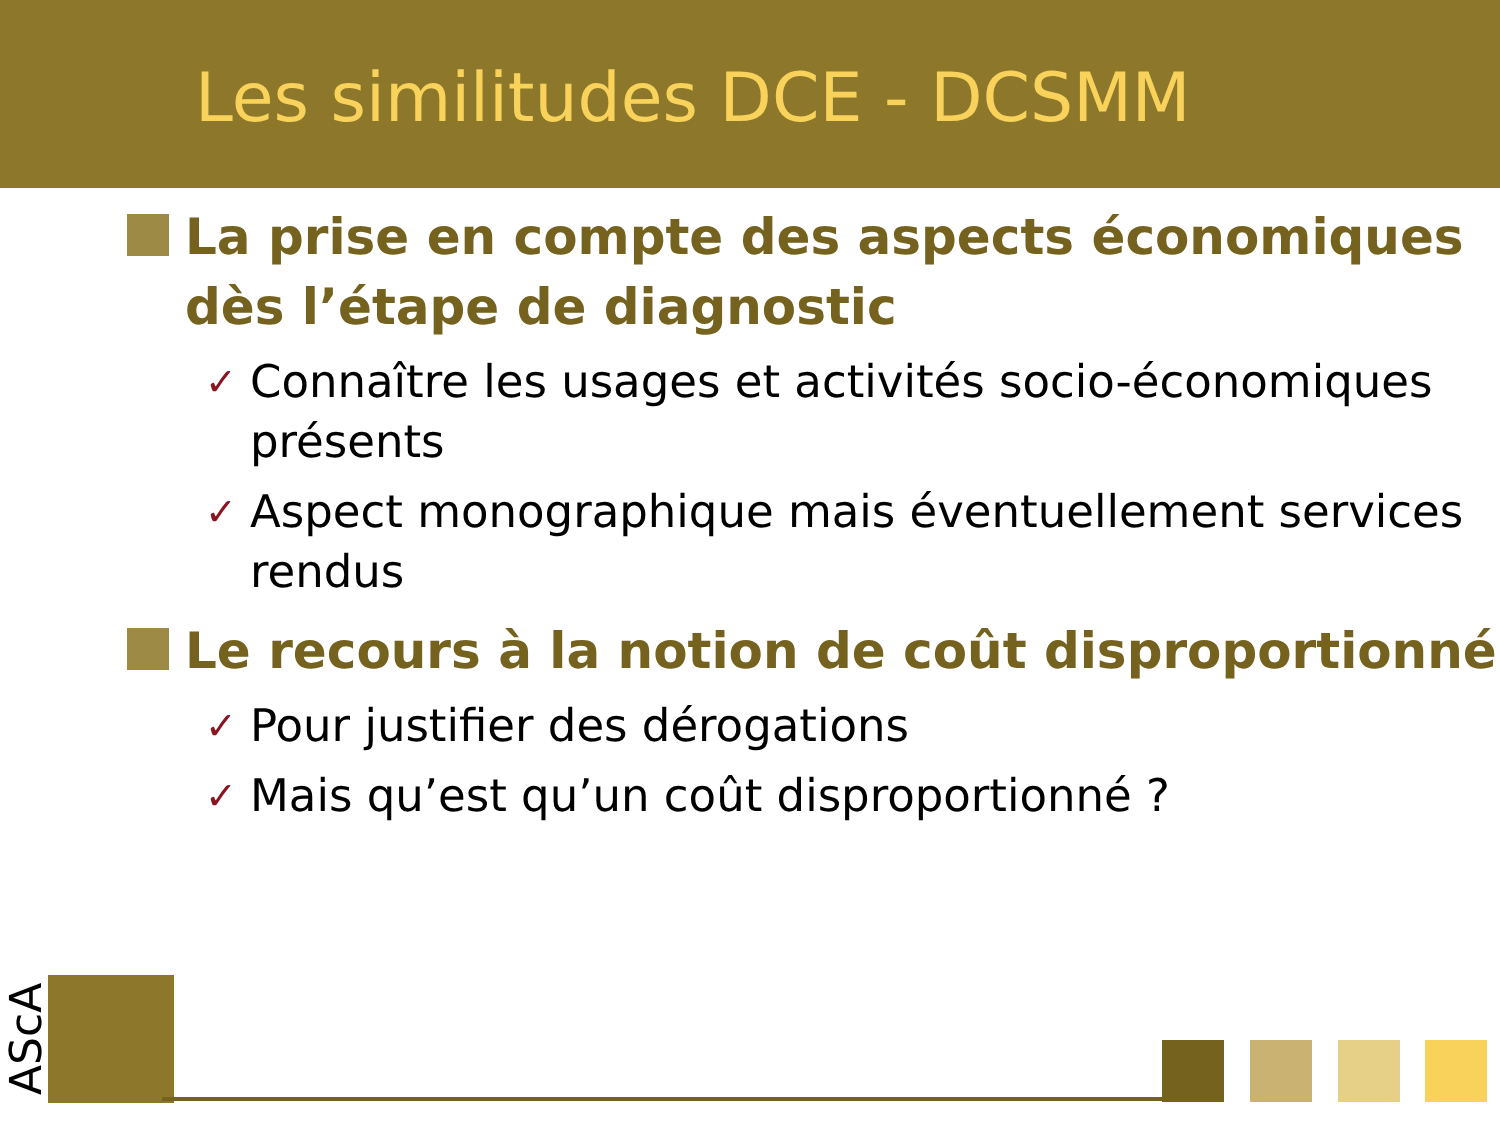Les similitudes DCE - DCSMM
La prise en compte des aspects économiques dès l’étape de diagnostic
✓ Connaître les usages et activités socio-économiques présents
✓ Aspect monographique mais éventuellement services rendus
Le recours à la notion de coût disproportionné
✓ Pour justifier des dérogations
✓ Mais qu’est qu’un coût disproportionné ?
AScA